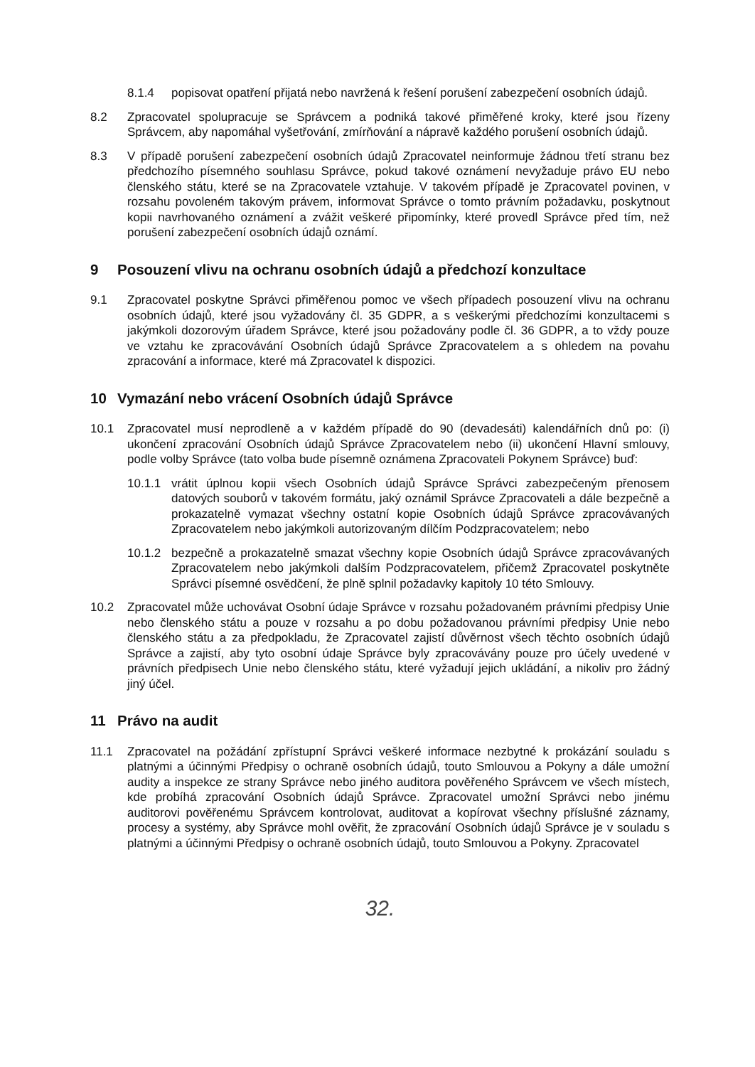8.1.4 popisovat opatření přijatá nebo navržená k řešení porušení zabezpečení osobních údajů.
8.2 Zpracovatel spolupracuje se Správcem a podniká takové přiměřené kroky, které jsou řízeny Správcem, aby napomáhal vyšetřování, zmírňování a nápravě každého porušení osobních údajů.
8.3 V případě porušení zabezpečení osobních údajů Zpracovatel neinformuje žádnou třetí stranu bez předchozího písemného souhlasu Správce, pokud takové oznámení nevyžaduje právo EU nebo členského státu, které se na Zpracovatele vztahuje. V takovém případě je Zpracovatel povinen, v rozsahu povoleném takovým právem, informovat Správce o tomto právním požadavku, poskytnout kopii navrhovaného oznámení a zvážit veškeré připomínky, které provedl Správce před tím, než porušení zabezpečení osobních údajů oznámí.
9 Posouzení vlivu na ochranu osobních údajů a předchozí konzultace
9.1 Zpracovatel poskytne Správci přiměřenou pomoc ve všech případech posouzení vlivu na ochranu osobních údajů, které jsou vyžadovány čl. 35 GDPR, a s veškerými předchozími konzultacemi s jakýmkoli dozorovým úřadem Správce, které jsou požadovány podle čl. 36 GDPR, a to vždy pouze ve vztahu ke zpracovávání Osobních údajů Správce Zpracovatelem a s ohledem na povahu zpracování a informace, které má Zpracovatel k dispozici.
10 Vymazání nebo vrácení Osobních údajů Správce
10.1 Zpracovatel musí neprodleně a v každém případě do 90 (devadesáti) kalendářních dnů po: (i) ukončení zpracování Osobních údajů Správce Zpracovatelem nebo (ii) ukončení Hlavní smlouvy, podle volby Správce (tato volba bude písemně oznámena Zpracovateli Pokynem Správce) buď:
10.1.1 vrátit úplnou kopii všech Osobních údajů Správce Správci zabezpečeným přenosem datových souborů v takovém formátu, jaký oznámil Správce Zpracovateli a dále bezpečně a prokazatelně vymazat všechny ostatní kopie Osobních údajů Správce zpracovávaných Zpracovatelem nebo jakýmkoli autorizovaným dílčím Podzpracovatelem; nebo
10.1.2 bezpečně a prokazatelně smazat všechny kopie Osobních údajů Správce zpracovávaných Zpracovatelem nebo jakýmkoli dalším Podzpracovatelem, přičemž Zpracovatel poskytněte Správci písemné osvědčení, že plně splnil požadavky kapitoly 10 této Smlouvy.
10.2 Zpracovatel může uchovávat Osobní údaje Správce v rozsahu požadovaném právními předpisy Unie nebo členského státu a pouze v rozsahu a po dobu požadovanou právními předpisy Unie nebo členského státu a za předpokladu, že Zpracovatel zajistí důvěrnost všech těchto osobních údajů Správce a zajistí, aby tyto osobní údaje Správce byly zpracovávány pouze pro účely uvedené v právních předpisech Unie nebo členského státu, které vyžadují jejich ukládání, a nikoliv pro žádný jiný účel.
11 Právo na audit
11.1 Zpracovatel na požádání zpřístupní Správci veškeré informace nezbytné k prokázání souladu s platnými a účinnými Předpisy o ochraně osobních údajů, touto Smlouvou a Pokyny a dále umožní audity a inspekce ze strany Správce nebo jiného auditora pověřeného Správcem ve všech místech, kde probíhá zpracování Osobních údajů Správce. Zpracovatel umožní Správci nebo jinému auditorovi pověřenému Správcem kontrolovat, auditovat a kopírovat všechny příslušné záznamy, procesy a systémy, aby Správce mohl ověřit, že zpracování Osobních údajů Správce je v souladu s platnými a účinnými Předpisy o ochraně osobních údajů, touto Smlouvou a Pokyny. Zpracovatel
32.